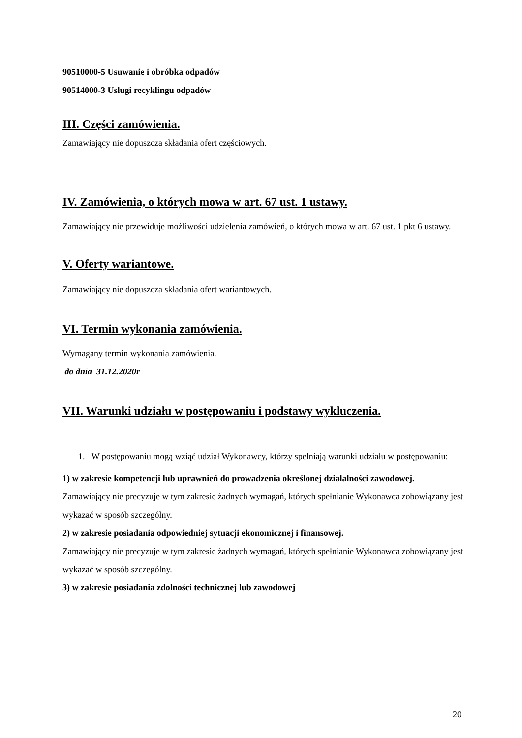90510000-5 Usuwanie i obróbka odpadów
90514000-3 Usługi recyklingu odpadów
III. Części zamówienia.
Zamawiający nie dopuszcza składania ofert częściowych.
IV. Zamówienia, o których mowa w art. 67 ust. 1 ustawy.
Zamawiający nie przewiduje możliwości udzielenia zamówień, o których mowa w art. 67 ust. 1 pkt 6 ustawy.
V. Oferty wariantowe.
Zamawiający nie dopuszcza składania ofert wariantowych.
VI. Termin wykonania zamówienia.
Wymagany termin wykonania zamówienia.
do dnia 31.12.2020r
VII. Warunki udziału w postępowaniu i podstawy wykluczenia.
1. W postępowaniu mogą wziąć udział Wykonawcy, którzy spełniają warunki udziału w postępowaniu:
1) w zakresie kompetencji lub uprawnień do prowadzenia określonej działalności zawodowej.
Zamawiający nie precyzuje w tym zakresie żadnych wymagań, których spełnianie Wykonawca zobowiązany jest wykazać w sposób szczególny.
2) w zakresie posiadania odpowiedniej sytuacji ekonomicznej i finansowej.
Zamawiający nie precyzuje w tym zakresie żadnych wymagań, których spełnianie Wykonawca zobowiązany jest wykazać w sposób szczególny.
3) w zakresie posiadania zdolności technicznej lub zawodowej
20